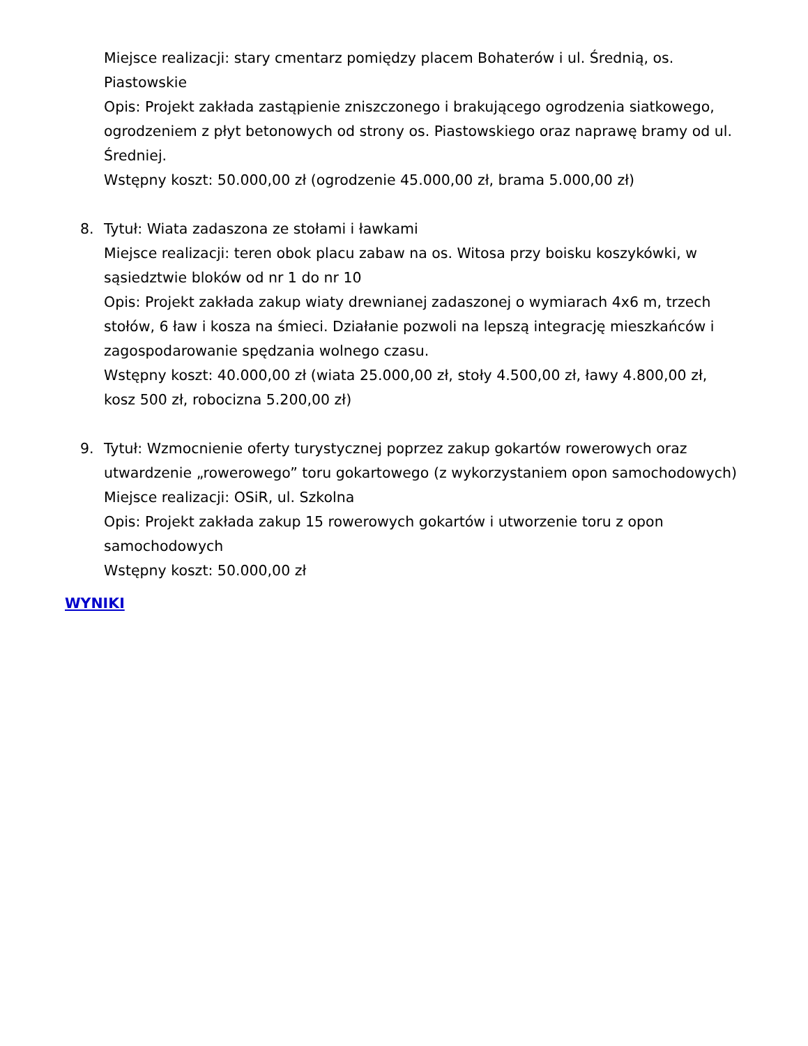Miejsce realizacji: stary cmentarz pomiędzy placem Bohaterów i ul. Średnią, os. Piastowskie
Opis: Projekt zakłada zastąpienie zniszczonego i brakującego ogrodzenia siatkowego, ogrodzeniem z płyt betonowych od strony os. Piastowskiego oraz naprawę bramy od ul. Średniej.
Wstępny koszt: 50.000,00 zł (ogrodzenie 45.000,00 zł, brama 5.000,00 zł)
8. Tytuł: Wiata zadaszona ze stołami i ławkami
Miejsce realizacji: teren obok placu zabaw na os. Witosa przy boisku koszykówki, w sąsiedztwie bloków od nr 1 do nr 10
Opis: Projekt zakłada zakup wiaty drewnianej zadaszonej o wymiarach 4x6 m, trzech stołów, 6 ław i kosza na śmieci. Działanie pozwoli na lepszą integrację mieszkańców i zagospodarowanie spędzania wolnego czasu.
Wstępny koszt: 40.000,00 zł (wiata 25.000,00 zł, stoły 4.500,00 zł, ławy 4.800,00 zł, kosz 500 zł, robocizna 5.200,00 zł)
9. Tytuł: Wzmocnienie oferty turystycznej poprzez zakup gokartów rowerowych oraz utwardzenie „rowerowego” toru gokartowego (z wykorzystaniem opon samochodowych)
Miejsce realizacji: OSiR, ul. Szkolna
Opis: Projekt zakłada zakup 15 rowerowych gokartów i utworzenie toru z opon samochodowych
Wstępny koszt: 50.000,00 zł
WYNIKI